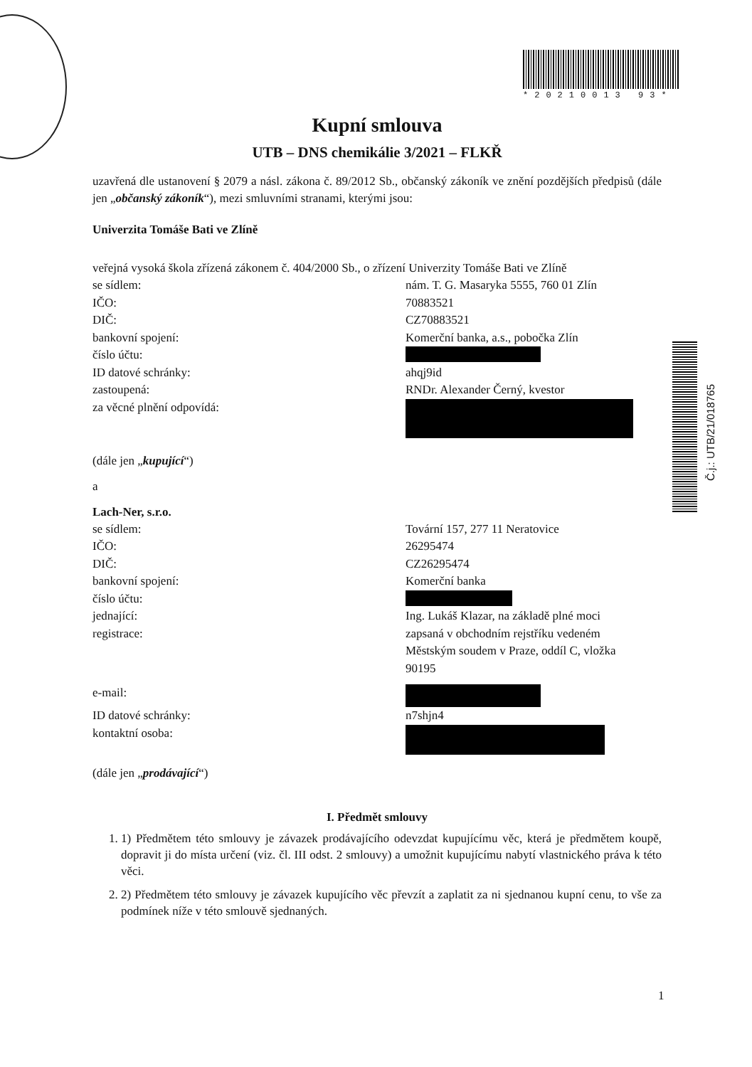*20210013 93*
Č.j.: UTB/21/018765
Kupní smlouva
UTB – DNS chemikálie 3/2021 – FLKŘ
uzavřená dle ustanovení § 2079 a násl. zákona č. 89/2012 Sb., občanský zákoník ve znění pozdějších předpisů (dále jen „občanský zákoník“), mezi smluvními stranami, kterými jsou:
Univerzita Tomáše Bati ve Zlíně
veřejná vysoká škola zřízená zákonem č. 404/2000 Sb., o zřízení Univerzity Tomáše Bati ve Zlíně
se sídlem: nám. T. G. Masaryka 5555, 760 01 Zlín
IČO: 70883521
DIČ: CZ70883521
bankovní spojení: Komerční banka, a.s., pobočka Zlín
číslo účtu:
ID datové schránky: ahqj9id
zastoupená: RNDr. Alexander Černý, kvestor
za věcné plnění odpovídá:
(dále jen „kupující“)
a
Lach-Ner, s.r.o.
se sídlem: Tovární 157, 277 11 Neratovice
IČO: 26295474
DIČ: CZ26295474
bankovní spojení: Komerční banka
číslo účtu:
jednající: Ing. Lukáš Klazar, na základě plné moci
registrace: zapsaná v obchodním rejstříku vedeném Městským soudem v Praze, oddíl C, vložka 90195
e-mail:
ID datové schránky: n7shjn4
kontaktní osoba:
(dále jen „prodávající“)
I. Předmět smlouvy
1. 1) Předmětem této smlouvy je závazek prodávajícího odevzdat kupujícímu věc, která je předmětem koupě, dopravit ji do místa určení (viz. čl. III odst. 2 smlouvy) a umožnit kupujícímu nabytí vlastnického práva k této věci.
2. 2) Předmětem této smlouvy je závazek kupujícího věc převzít a zaplatit za ni sjednanou kupní cenu, to vše za podmínek níže v této smlouvě sjednaných.
1